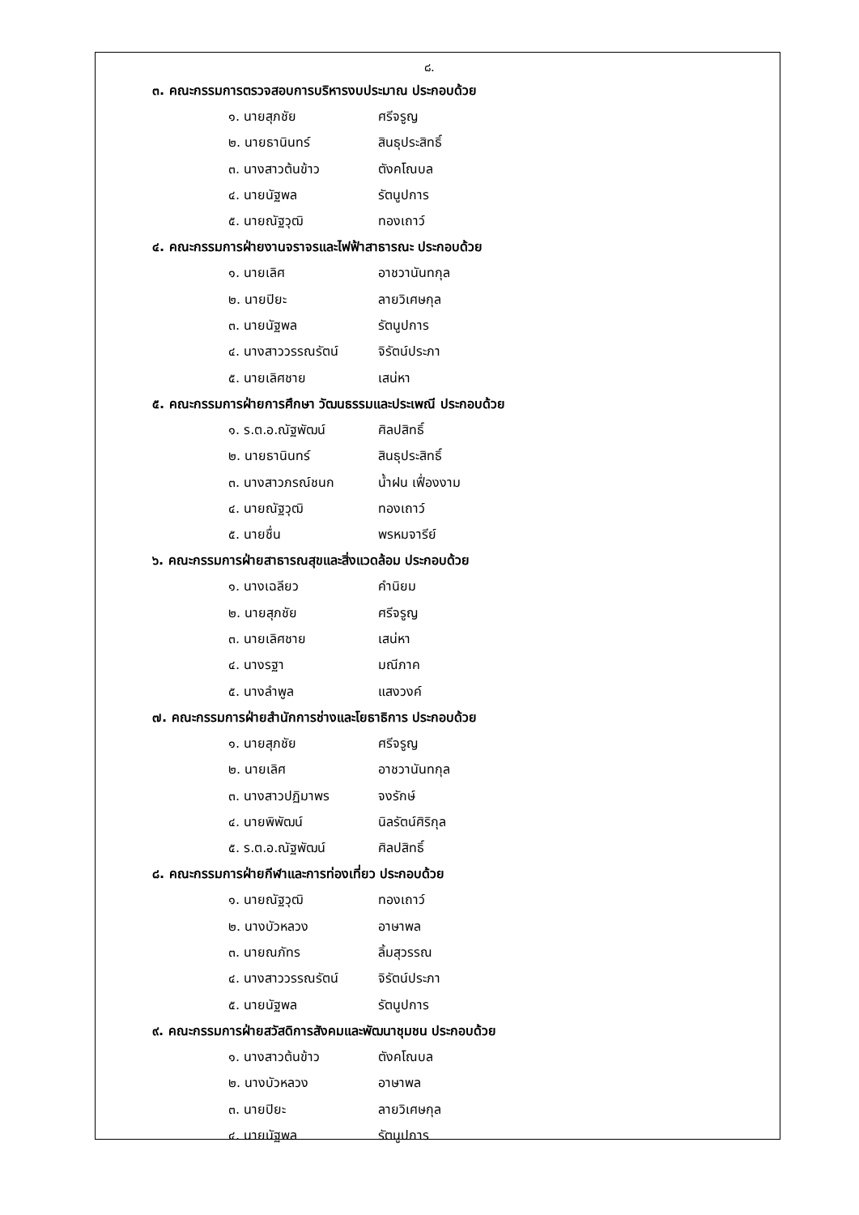๘.
๓. คณะกรรมการตรวจสอบการบริหารงบประมาณ ประกอบด้วย
๑. นายสุภชัย ศรีจรูญ
๒. นายธานินทร์ สินธุประสิทธิ์
๓. นางสาวต้นข้าว ตังคโณบล
๔. นายนัฐพล รัตนูปการ
๕. นายณัฐวุฒิ ทองเถาว์
๔. คณะกรรมการฝ่ายงานจราจรและไฟฟ้าสาธารณะ ประกอบด้วย
๑. นายเลิศ อาชวานันทกุล
๒. นายปิยะ ลายวิเศษกุล
๓. นายนัฐพล รัตนูปการ
๔. นางสาววรรณรัตน์ จิรัตน์ประภา
๕. นายเลิศชาย เสน่หา
๕. คณะกรรมการฝ่ายการศึกษา วัฒนธรรมและประเพณี ประกอบด้วย
๑. ร.ต.อ.ณัฐพัฒน์ ศิลปสิทธิ์
๒. นายธานินทร์ สินธุประสิทธิ์
๓. นางสาวภรณ์ชนก น้ำฝน เฟื่องงาม
๔. นายณัฐวุฒิ ทองเถาว์
๕. นายชื่น พรหมจารีย์
๖. คณะกรรมการฝ่ายสาธารณสุขและสิ่งแวดล้อม ประกอบด้วย
๑. นางเฉลียว คำนิยม
๒. นายสุภชัย ศรีจรูญ
๓. นายเลิศชาย เสน่หา
๔. นางรฐา มณีภาค
๕. นางลำพูล แสงวงค์
๗. คณะกรรมการฝ่ายสำนักการช่างและโยธาธิการ ประกอบด้วย
๑. นายสุภชัย ศรีจรูญ
๒. นายเลิศ อาชวานันทกุล
๓. นางสาวปฏิมาพร จงรักษ์
๔. นายพิพัฒน์ นิลรัตน์ศิริกุล
๕. ร.ต.อ.ณัฐพัฒน์ ศิลปสิทธิ์
๘. คณะกรรมการฝ่ายกีฬาและการท่องเที่ยว ประกอบด้วย
๑. นายณัฐวุฒิ ทองเถาว์
๒. นางบัวหลวง อาษาพล
๓. นายณภัทร ลิ้มสุวรรณ
๔. นางสาววรรณรัตน์ จิรัตน์ประภา
๕. นายนัฐพล รัตนูปการ
๙. คณะกรรมการฝ่ายสวัสดิการสังคมและพัฒนาชุมชน ประกอบด้วย
๑. นางสาวต้นข้าว ตังคโณบล
๒. นางบัวหลวง อาษาพล
๓. นายปิยะ ลายวิเศษกุล
๔. นายนัฐพล รัตนูปการ